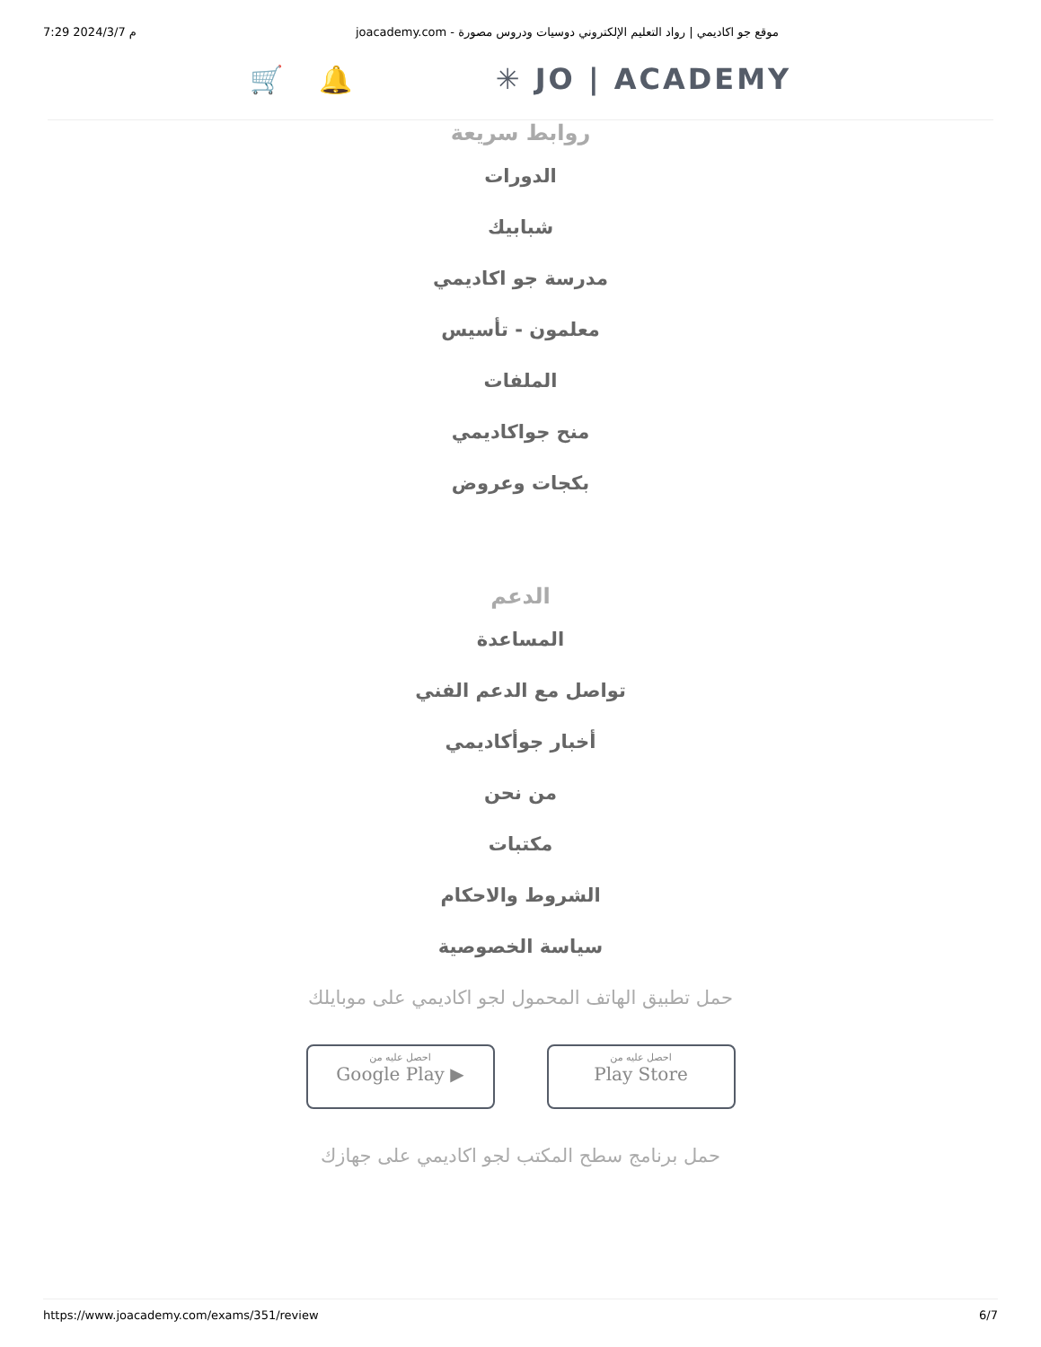7:29 2024/3/7 م joacademy.com - موقع جو اكاديمي | رواد التعليم الإلكتروني دوسيات ودروس مصورة
🛒 🔔 ✳ JO | ACADEMY
روابط سريعة
الدورات
شبابيك
مدرسة جو اكاديمي
معلمون - تأسيس
الملفات
منح جواكاديمي
بكجات وعروض
الدعم
المساعدة
تواصل مع الدعم الفني
أخبار جوأكاديمي
من نحن
مكتبات
الشروط والاحكام
سياسة الخصوصية
حمل تطبيق الهاتف المحمول لجو اكاديمي على موبايلك
احصل عليه من
Google Play ▶
احصل عليه من
Play Store
حمل برنامج سطح المكتب لجو اكاديمي على جهازك
https://www.joacademy.com/exams/351/review 6/7